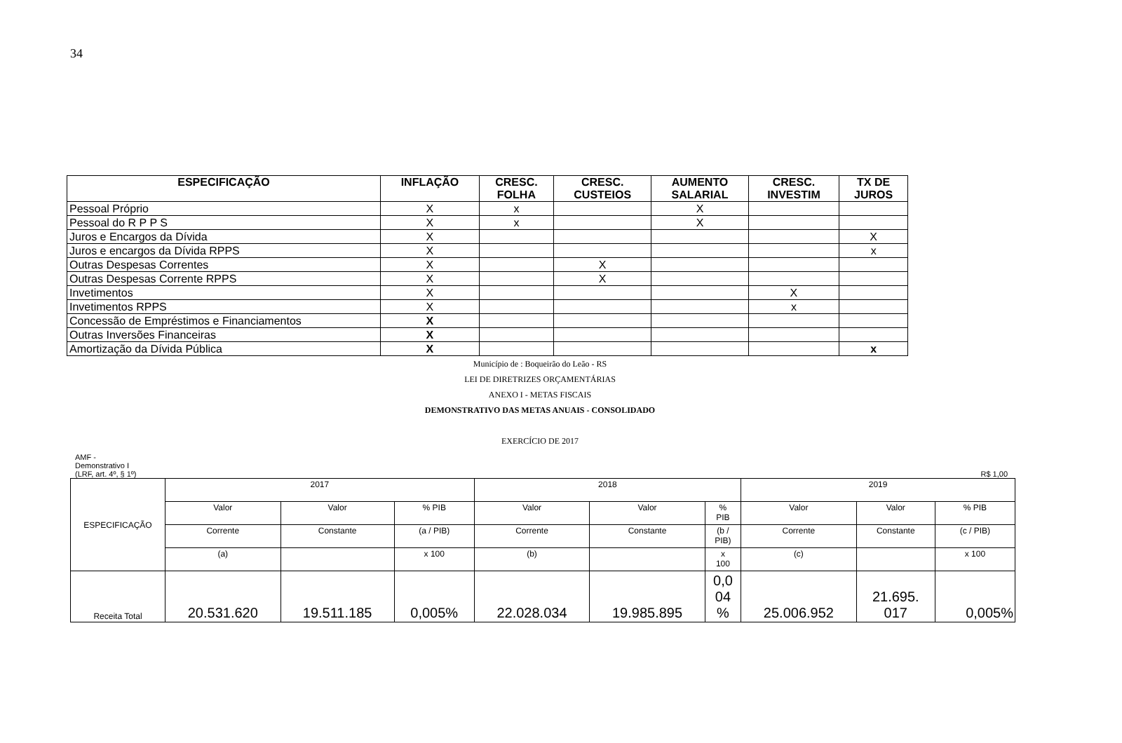34
| ESPECIFICAÇÃO | INFLAÇÃO | CRESC. FOLHA | CRESC. CUSTEIOS | AUMENTO SALARIAL | CRESC. INVESTIM | TX DE JUROS |
| --- | --- | --- | --- | --- | --- | --- |
| Pessoal Próprio | X | x | | X | | |
| Pessoal do R P P S | X | x | | X | | |
| Juros e Encargos da Dívida | X | | | | | X |
| Juros e encargos da Dívida RPPS | X | | | | | x |
| Outras Despesas Correntes | X | | X | | | |
| Outras Despesas Corrente RPPS | X | | X | | | |
| Invetimentos | X | | | | X | |
| Invetimentos RPPS | X | | | | x | |
| Concessão de Empréstimos e Financiamentos | X | | | | | |
| Outras Inversões Financeiras | X | | | | | |
| Amortização da Dívida Pública | X | | | | | x |
Município de : Boqueirão do Leão - RS
LEI DE DIRETRIZES ORÇAMENTÁRIAS
ANEXO I - METAS FISCAIS
DEMONSTRATIVO DAS METAS ANUAIS - CONSOLIDADO
EXERCÍCIO DE 2017
AMF -
Demonstrativo I
(LRF, art. 4º, § 1º)
R$ 1,00
| ESPECIFICAÇÃO | 2017 | | | 2018 | | | 2019 | | |
| | Valor | Valor | % PIB | Valor | Valor | % PIB | Valor | Valor | % PIB |
| | Corrente | Constante | (a / PIB) | Corrente | Constante | (b / PIB) | Corrente | Constante | (c / PIB) |
| | (a) | | x 100 | (b) | | x 100 | (c) | | x 100 |
| Receita Total | 20.531.620 | 19.511.185 | 0,005% | 22.028.034 | 19.985.895 | 0,0 04 % | 25.006.952 | 21.695. 017 | 0,005% |